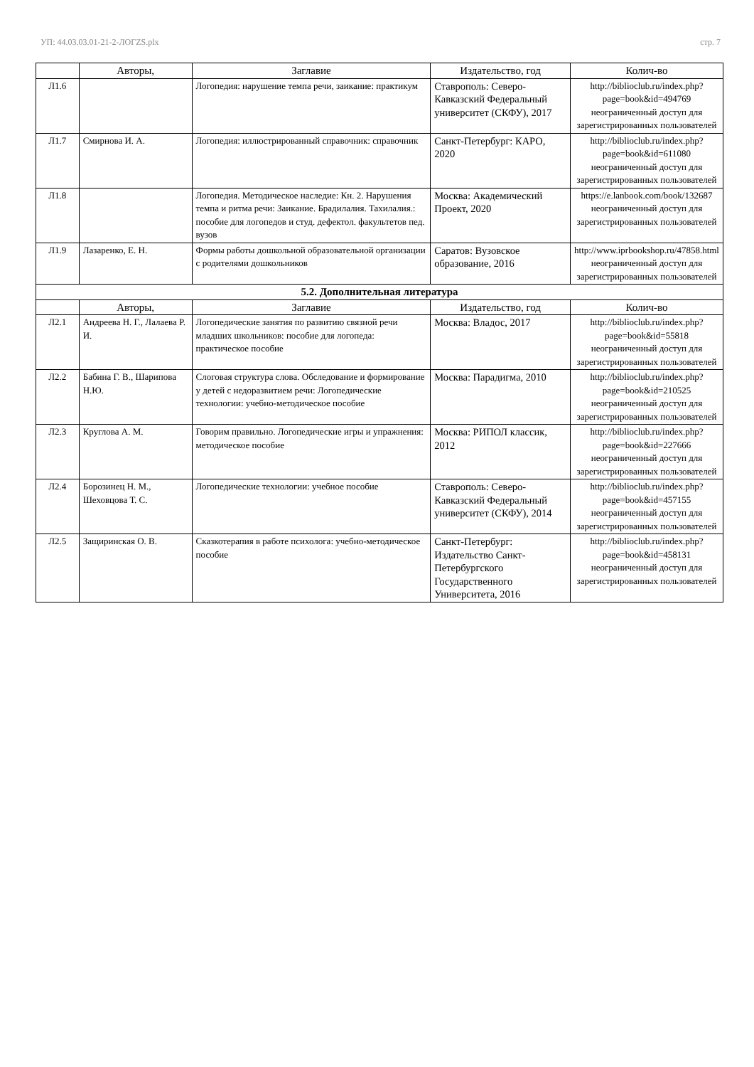УП: 44.03.03.01-21-2-ЛОГZS.plx стр. 7
| | Авторы, | Заглавие | Издательство, год | Колич-во |
| --- | --- | --- | --- | --- |
| Л1.6 | | Логопедия: нарушение темпа речи, заикание: практикум | Ставрополь: Северо-Кавказский Федеральный университет (СКФУ), 2017 | http://biblioclub.ru/index.php?page=book&id=494769 неограниченный доступ для зарегистрированных пользователей |
| Л1.7 | Смирнова И. А. | Логопедия: иллюстрированный справочник: справочник | Санкт-Петербург: КАРО, 2020 | http://biblioclub.ru/index.php?page=book&id=611080 неограниченный доступ для зарегистрированных пользователей |
| Л1.8 | | Логопедия. Методическое наследие: Кн. 2. Нарушения темпа и ритма речи: Заикание. Брадилалия. Тахилалия.: пособие для логопедов и студ. дефектол. факультетов пед. вузов | Москва: Академический Проект, 2020 | https://e.lanbook.com/book/132687 неограниченный доступ для зарегистрированных пользователей |
| Л1.9 | Лазаренко, Е. Н. | Формы работы дошкольной образовательной организации с родителями дошкольников | Саратов: Вузовское образование, 2016 | http://www.iprbookshop.ru/47858.html неограниченный доступ для зарегистрированных пользователей |
| 5.2. Дополнительная литература | | | | |
| | Авторы, | Заглавие | Издательство, год | Колич-во |
| Л2.1 | Андреева Н. Г., Лалаева Р. И. | Логопедические занятия по развитию связной речи младших школьников: пособие для логопеда: практическое пособие | Москва: Владос, 2017 | http://biblioclub.ru/index.php?page=book&id=55818 неограниченный доступ для зарегистрированных пользователей |
| Л2.2 | Бабина Г. В., Шарипова Н.Ю. | Слоговая структура слова. Обследование и формирование у детей с недоразвитием речи: Логопедические технологии: учебно-методическое пособие | Москва: Парадигма, 2010 | http://biblioclub.ru/index.php?page=book&id=210525 неограниченный доступ для зарегистрированных пользователей |
| Л2.3 | Круглова А. М. | Говорим правильно. Логопедические игры и упражнения: методическое пособие | Москва: РИПОЛ классик, 2012 | http://biblioclub.ru/index.php?page=book&id=227666 неограниченный доступ для зарегистрированных пользователей |
| Л2.4 | Борозинец Н. М., Шеховцова Т. С. | Логопедические технологии: учебное пособие | Ставрополь: Северо-Кавказский Федеральный университет (СКФУ), 2014 | http://biblioclub.ru/index.php?page=book&id=457155 неограниченный доступ для зарегистрированных пользователей |
| Л2.5 | Защиринская О. В. | Сказкотерапия в работе психолога: учебно-методическое пособие | Санкт-Петербург: Издательство Санкт-Петербургского Государственного Университета, 2016 | http://biblioclub.ru/index.php?page=book&id=458131 неограниченный доступ для зарегистрированных пользователей |